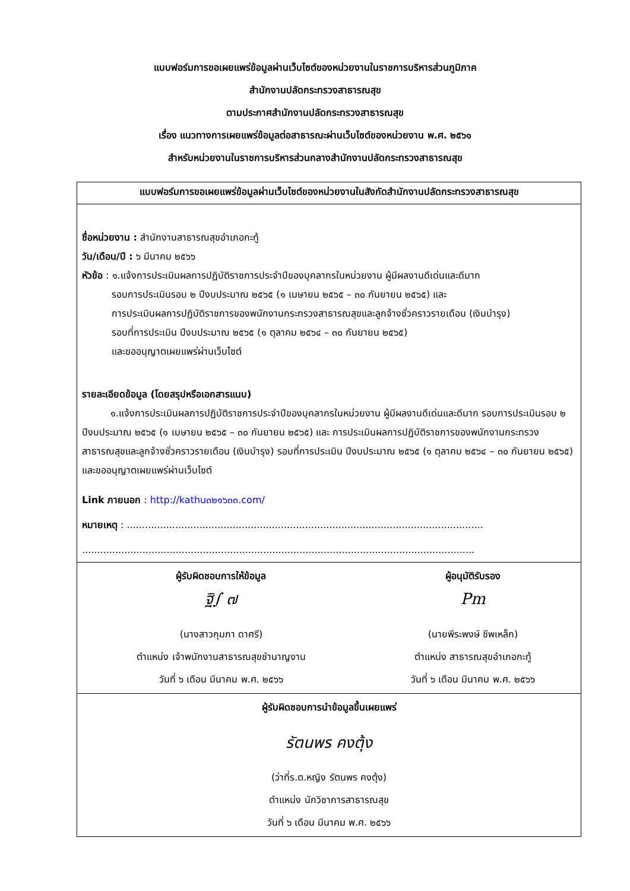แบบฟอร์มการขอเผยแพร่ข้อมูลผ่านเว็บไซต์ของหน่วยงานในราชการบริหารส่วนภูมิภาค
สำนักงานปลัดกระทรวงสาธารณสุข
ตามประกาศสำนักงานปลัดกระทรวงสาธารณสุข
เรื่อง แนวทางการเผยแพร่ข้อมูลต่อสาธารณะผ่านเว็บไซต์ของหน่วยงาน พ.ศ. ๒๕๖๑
สำหรับหน่วยงานในราชการบริหารส่วนกลางสำนักงานปลัดกระทรวงสาธารณสุข
| แบบฟอร์มการขอเผยแพร่ข้อมูลผ่านเว็บไซต์ของหน่วยงานในสังกัดสำนักงานปลัดกระทรวงสาธารณสุข | |
| --- | --- |
| ชื่อหน่วยงาน : สำนักงานสาธารณสุขอำเภอกะทู้ วัน/เดือน/ปี : ๖ มีนาคม ๒๕๖๖ หัวข้อ : ๑.แจ้งการประเมินผลการปฏิบัติราชการประจำปีของบุคลากรในหน่วยงาน ผู้มีผลงานดีเด่นและดีมาก รอบการประเมินรอบ ๒ ปีงบประมาณ ๒๕๖๕ (๑ เมษายน ๒๕๖๕ – ๓๐ กันยายน ๒๕๖๕) และ การประเมินผลการปฏิบัติราชการของพนักงานกระทรวงสาธารณสุขและลูกจ้างชั่วคราวรายเดือน (เงินบำรุง) รอบที่การประเมิน ปีงบประมาณ ๒๕๖๕ (๑ ตุลาคม ๒๕๖๔ – ๓๐ กันยายน ๒๕๖๕) และขออนุญาตเผยแพร่ผ่านเว็บไซต์ รายละเอียดข้อมูล (โดยสรุปหรือเอกสารแนบ) ๑.แจ้งการประเมินผลการปฏิบัติราชการประจำปีของบุคลากรในหน่วยงาน ผู้มีผลงานดีเด่นและดีมาก รอบการประเมินรอบ ๒ ปีงบประมาณ ๒๕๖๕ (๑ เมษายน ๒๕๖๕ – ๓๐ กันยายน ๒๕๖๕) และ การประเมินผลการปฏิบัติราชการของพนักงานกระทรวงสาธารณสุขและลูกจ้างชั่วคราวรายเดือน (เงินบำรุง) รอบที่การประเมิน ปีงบประมาณ ๒๕๖๕ (๑ ตุลาคม ๒๕๖๔ – ๓๐ กันยายน ๒๕๖๕) และขออนุญาตเผยแพร่ผ่านเว็บไซต์ Link ภายนอก : http://kathu๓๒๑๖๓๓.com/ หมายเหตุ : ...................................................................................................................... .................................................................................................................................. | |
| ผู้รับผิดชอบการให้ข้อมูล ฐิ∫ ๗ (นางสาวกุมภา ดาศรี) ตำแหน่ง เจ้าพนักงานสาธารณสุขชำนาญงาน วันที่ ๖ เดือน มีนาคม พ.ศ. ๒๕๖๖ | ผู้อนุมัติรับรอง Pm (นายพีระพงษ์ ชีพเหล็ก) ตำแหน่ง สาธารณสุขอำเภอกะทู้ วันที่ ๖ เดือน มีนาคม พ.ศ. ๒๕๖๖ |
| ผู้รับผิดชอบการนำข้อมูลขึ้นเผยแพร่ รัตนพร คงตุ้ง (ว่าที่ร.ต.หญิง รัตนพร คงตุ้ง) ตำแหน่ง นักวิชาการสาธารณสุข วันที่ ๖ เดือน มีนาคม พ.ศ. ๒๕๖๖ | |